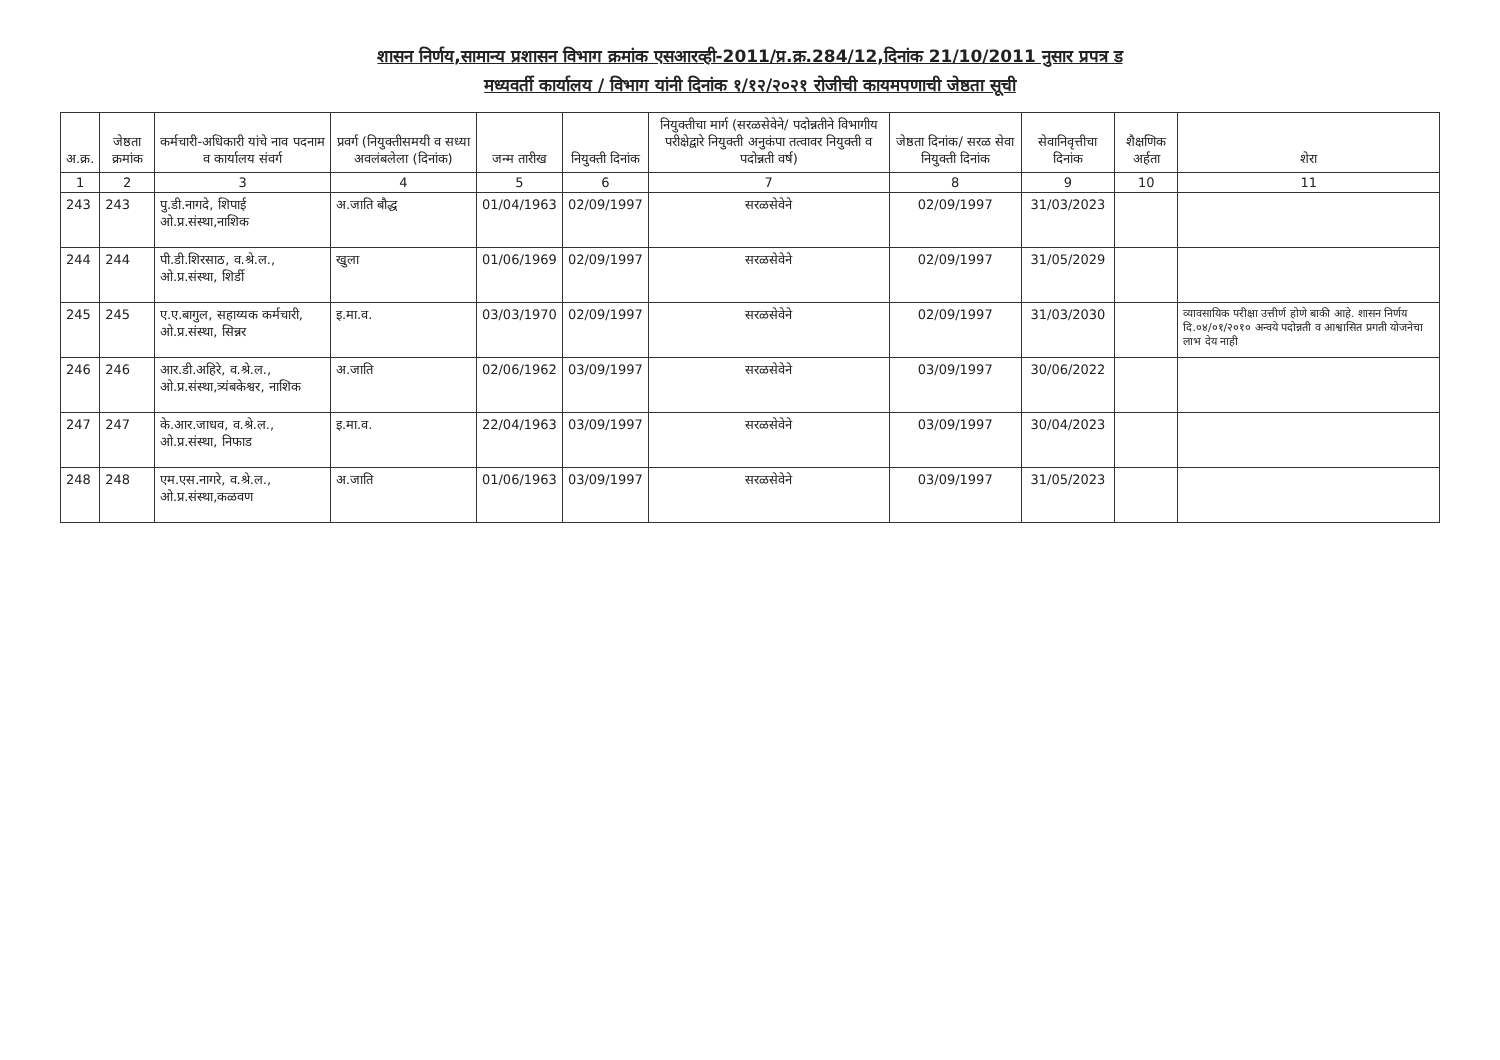शासन निर्णय,सामान्य प्रशासन विभाग क्रमांक एसआरव्ही-2011/प्र.क्र.284/12,दिनांक 21/10/2011 नुसार प्रपत्र ड
मध्यवर्ती कार्यालय / विभाग यांनी दिनांक १/१२/२०२१ रोजीची कायमपणाची जेष्ठता सूची
| अ.क्र. | जेष्ठता क्रमांक | कर्मचारी-अधिकारी यांचे नाव पदनाम व कार्यालय संवर्ग | प्रवर्ग (नियुक्तीसमयी व सध्या अवलंबलेला (दिनांक) | जन्म तारीख | नियुक्ती दिनांक | नियुक्तीचा मार्ग (सरळसेवेने/ पदोन्नतीने विभागीय परीक्षेद्वारे नियुक्ती अनुकंपा तत्वावर नियुक्ती व पदोन्नती वर्ष) | जेष्ठता दिनांक/ सरळ सेवा नियुक्ती दिनांक | सेवानिवृत्तीचा दिनांक | शैक्षणिक अर्हता | शेरा |
| --- | --- | --- | --- | --- | --- | --- | --- | --- | --- | --- |
| 1 | 2 | 3 | 4 | 5 | 6 | 7 | 8 | 9 | 10 | 11 |
| 243 | 243 | पु.डी.नागदे, शिपाई ओ.प्र.संस्था,नाशिक | अ.जाति बौद्ध | 01/04/1963 | 02/09/1997 | सरळसेवेने | 02/09/1997 | 31/03/2023 | | |
| 244 | 244 | पी.डी.शिरसाठ, व.श्रे.ल., ओ.प्र.संस्था, शिर्डी | खुला | 01/06/1969 | 02/09/1997 | सरळसेवेने | 02/09/1997 | 31/05/2029 | | |
| 245 | 245 | ए.ए.बागुल, सहाय्यक कर्मचारी, ओ.प्र.संस्था, सिन्नर | इ.मा.व. | 03/03/1970 | 02/09/1997 | सरळसेवेने | 02/09/1997 | 31/03/2030 | | व्यावसायिक परीक्षा उत्तीर्ण होणे बाकी आहे. शासन निर्णय दि.०४/०१/२०१० अन्वये पदोन्नती व आश्वासित प्रगती योजनेचा लाभ देय नाही |
| 246 | 246 | आर.डी.अहिरे, व.श्रे.ल., ओ.प्र.संस्था,त्र्यंबकेश्वर, नाशिक | अ.जाति | 02/06/1962 | 03/09/1997 | सरळसेवेने | 03/09/1997 | 30/06/2022 | | |
| 247 | 247 | के.आर.जाधव, व.श्रे.ल., ओ.प्र.संस्था, निफाड | इ.मा.व. | 22/04/1963 | 03/09/1997 | सरळसेवेने | 03/09/1997 | 30/04/2023 | | |
| 248 | 248 | एम.एस.नागरे, व.श्रे.ल., ओ.प्र.संस्था,कळवण | अ.जाति | 01/06/1963 | 03/09/1997 | सरळसेवेने | 03/09/1997 | 31/05/2023 | | |